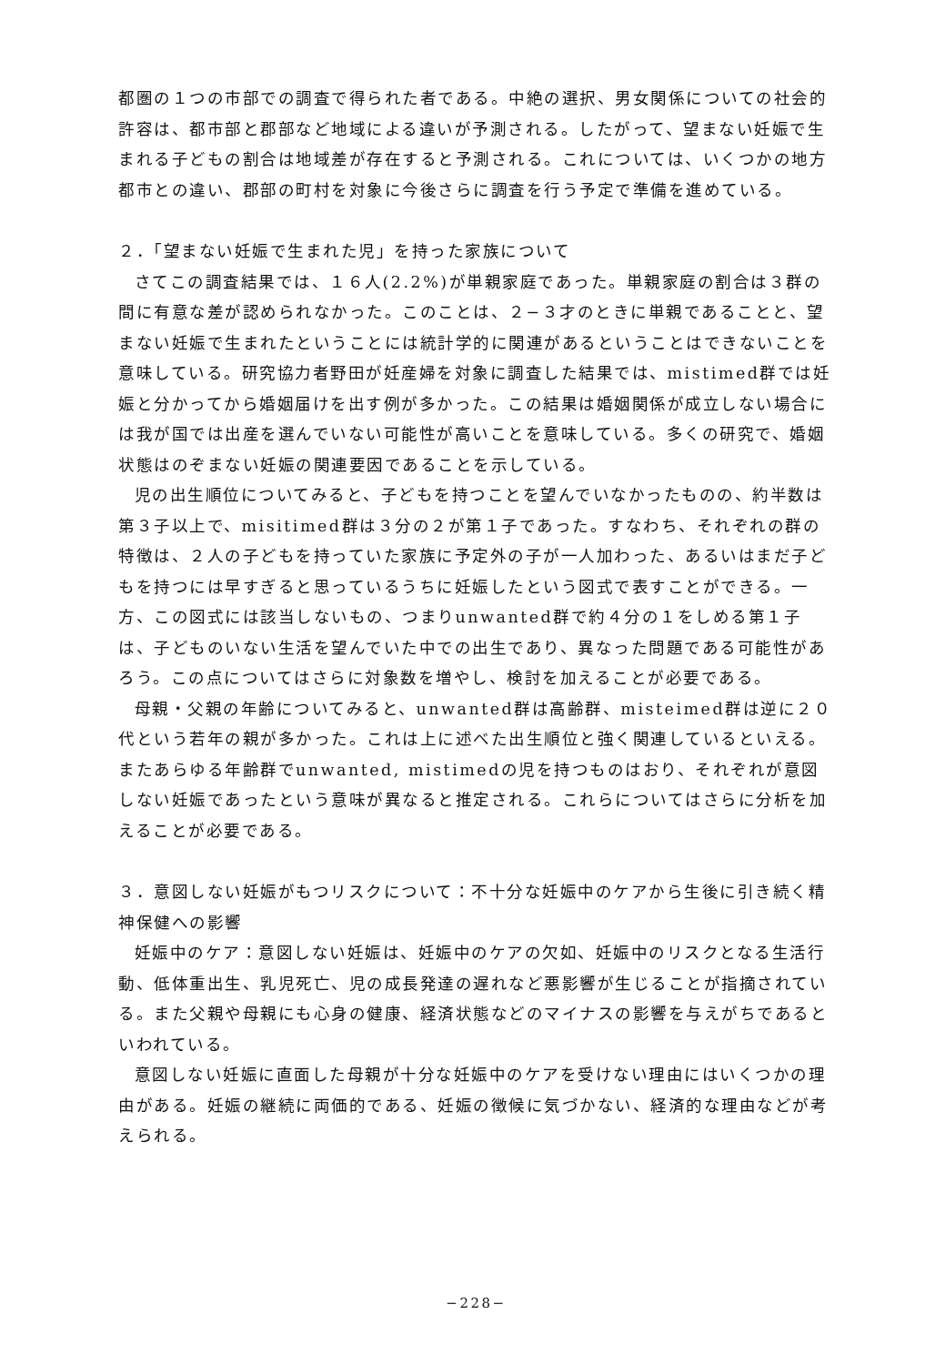都圏の１つの市部での調査で得られた者である。中絶の選択、男女関係についての社会的許容は、都市部と郡部など地域による違いが予測される。したがって、望まない妊娠で生まれる子どもの割合は地域差が存在すると予測される。これについては、いくつかの地方都市との違い、郡部の町村を対象に今後さらに調査を行う予定で準備を進めている。
２．「望まない妊娠で生まれた児」を持った家族について
さてこの調査結果では、１６人(2.2%)が単親家庭であった。単親家庭の割合は３群の間に有意な差が認められなかった。このことは、２−３才のときに単親であることと、望まない妊娠で生まれたということには統計学的に関連があるということはできないことを意味している。研究協力者野田が妊産婦を対象に調査した結果では、mistimed群では妊娠と分かってから婚姻届けを出す例が多かった。この結果は婚姻関係が成立しない場合には我が国では出産を選んでいない可能性が高いことを意味している。多くの研究で、婚姻状態はのぞまない妊娠の関連要因であることを示している。
児の出生順位についてみると、子どもを持つことを望んでいなかったものの、約半数は第３子以上で、misitimed群は３分の２が第１子であった。すなわち、それぞれの群の特徴は、２人の子どもを持っていた家族に予定外の子が一人加わった、あるいはまだ子どもを持つには早すぎると思っているうちに妊娠したという図式で表すことができる。一方、この図式には該当しないもの、つまりunwanted群で約４分の１をしめる第１子は、子どものいない生活を望んでいた中での出生であり、異なった問題である可能性があろう。この点についてはさらに対象数を増やし、検討を加えることが必要である。
母親・父親の年齢についてみると、unwanted群は高齢群、misteimed群は逆に２０代という若年の親が多かった。これは上に述べた出生順位と強く関連しているといえる。またあらゆる年齢群でunwanted, mistimedの児を持つものはおり、それぞれが意図しない妊娠であったという意味が異なると推定される。これらについてはさらに分析を加えることが必要である。
３．意図しない妊娠がもつリスクについて：不十分な妊娠中のケアから生後に引き続く精神保健への影響
妊娠中のケア：意図しない妊娠は、妊娠中のケアの欠如、妊娠中のリスクとなる生活行動、低体重出生、乳児死亡、児の成長発達の遅れなど悪影響が生じることが指摘されている。また父親や母親にも心身の健康、経済状態などのマイナスの影響を与えがちであるといわれている。
意図しない妊娠に直面した母親が十分な妊娠中のケアを受けない理由にはいくつかの理由がある。妊娠の継続に両価的である、妊娠の徴候に気づかない、経済的な理由などが考えられる。
−228−